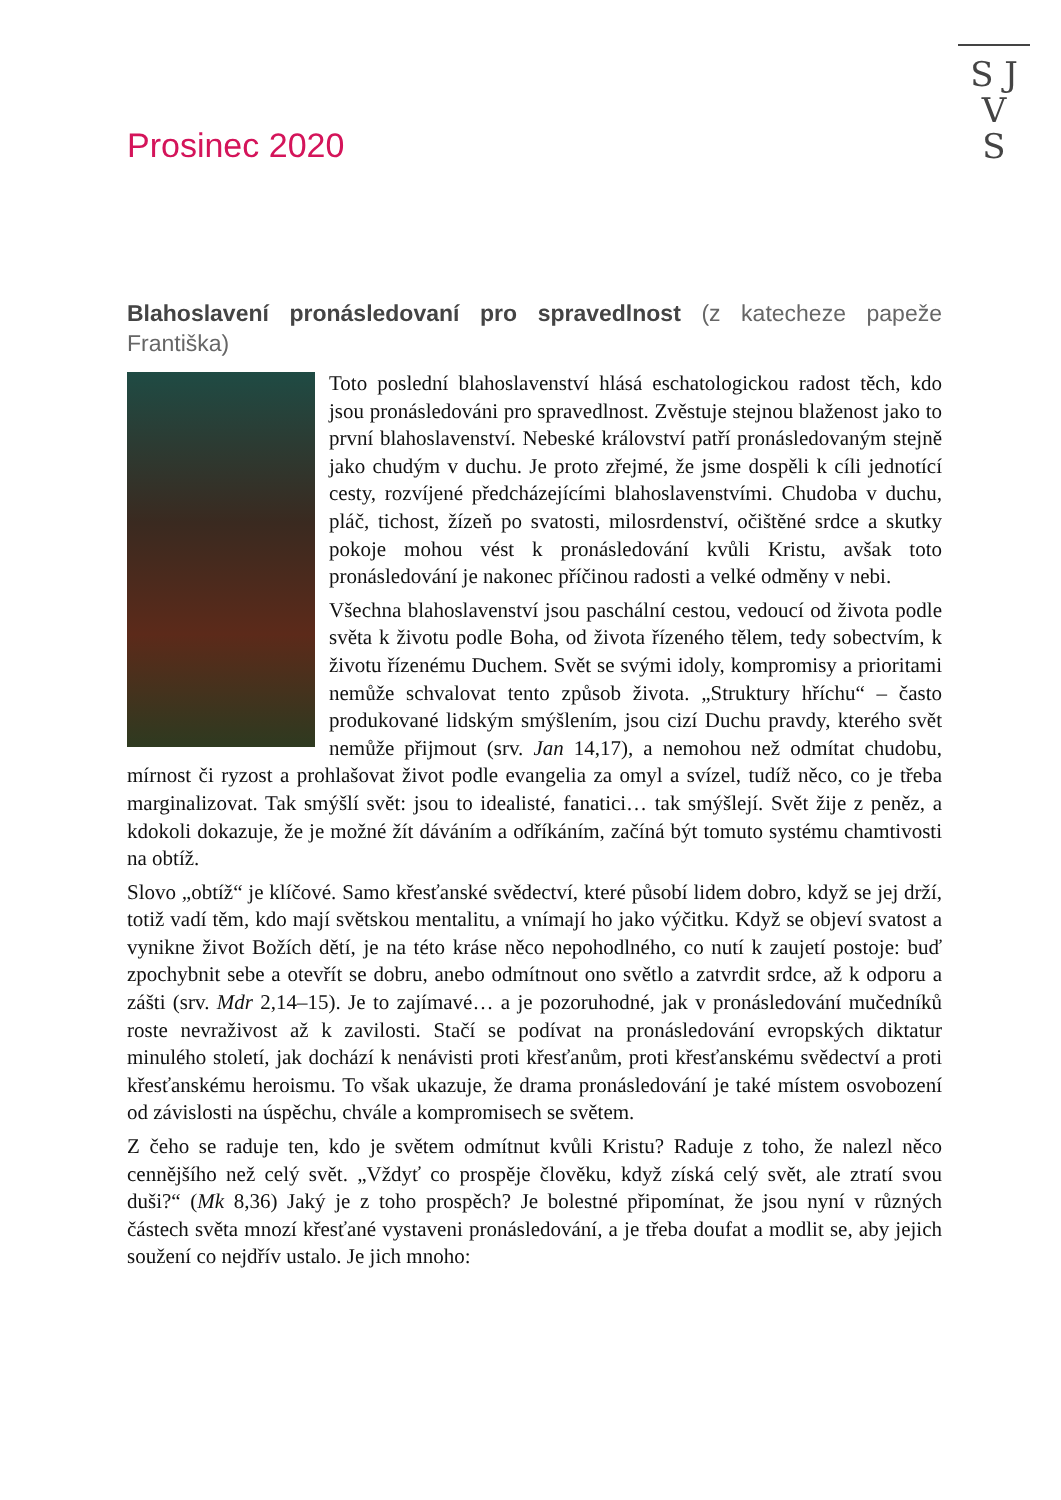S J
V
S
Prosinec 2020
Blahoslavení pronásledovaní pro spravedlnost (z katecheze papeže Františka)
Toto poslední blahoslavenství hlásá eschatologickou radost těch, kdo jsou pronásledováni pro spravedlnost. Zvěstuje stejnou blaženost jako to první blahoslavenství. Nebeské království patří pronásledovaným stejně jako chudým v duchu. Je proto zřejmé, že jsme dospěli k cíli jednotící cesty, rozvíjené předcházejícími blahoslavenstvími. Chudoba v duchu, pláč, tichost, žízeň po svatosti, milosrdenství, očištěné srdce a skutky pokoje mohou vést k pronásledování kvůli Kristu, avšak toto pronásledování je nakonec příčinou radosti a velké odměny v nebi.
Všechna blahoslavenství jsou paschální cestou, vedoucí od života podle světa k životu podle Boha, od života řízeného tělem, tedy sobectvím, k životu řízenému Duchem. Svět se svými idoly, kompromisy a prioritami nemůže schvalovat tento způsob života. „Struktury hříchu“ – často produkované lidským smýšlením, jsou cizí Duchu pravdy, kterého svět nemůže přijmout (srv. Jan 14,17), a nemohou než odmítat chudobu, mírnost či ryzost a prohlašovat život podle evangelia za omyl a svízel, tudíž něco, co je třeba marginalizovat. Tak smýšlí svět: jsou to idealisté, fanatici… tak smýšlejí. Svět žije z peněz, a kdokoli dokazuje, že je možné žít dáváním a odříkáním, začíná být tomuto systému chamtivosti na obtíž.
Slovo „obtíž“ je klíčové. Samo křesťanské svědectví, které působí lidem dobro, když se jej drží, totiž vadí těm, kdo mají světskou mentalitu, a vnímají ho jako výčitku. Když se objeví svatost a vynikne život Božích dětí, je na této kráse něco nepohodlného, co nutí k zaujetí postoje: buď zpochybnit sebe a otevřít se dobru, anebo odmítnout ono světlo a zatvrdit srdce, až k odporu a zášti (srv. Mdr 2,14–15). Je to zajímavé… a je pozoruhodné, jak v pronásledování mučedníků roste nevraživost až k zavilosti. Stačí se podívat na pronásledování evropských diktatur minulého století, jak dochází k nenávisti proti křesťanům, proti křesťanskému svědectví a proti křesťanskému heroismu. To však ukazuje, že drama pronásledování je také místem osvobození od závislosti na úspěchu, chvále a kompromisech se světem.
Z čeho se raduje ten, kdo je světem odmítnut kvůli Kristu? Raduje z toho, že nalezl něco cennějšího než celý svět. „Vždyť co prospěje člověku, když získá celý svět, ale ztratí svou duši?“ (Mk 8,36) Jaký je z toho prospěch? Je bolestné připomínat, že jsou nyní v různých částech světa mnozí křesťané vystaveni pronásledování, a je třeba doufat a modlit se, aby jejich soužení co nejdřív ustalo. Je jich mnoho: